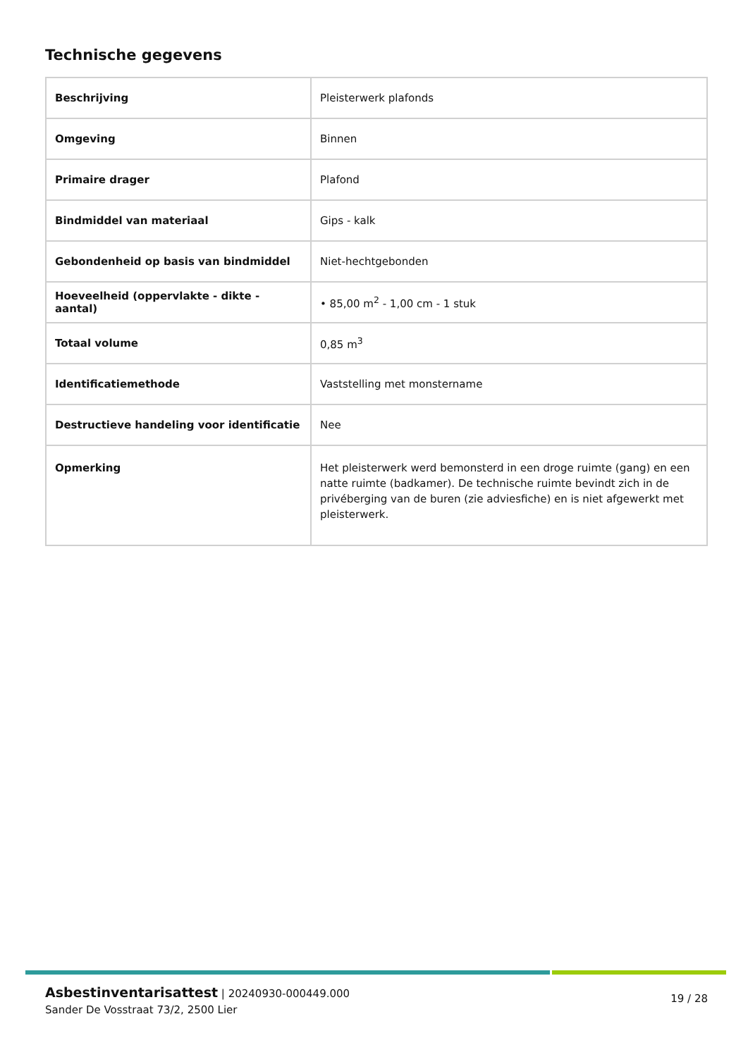Technische gegevens
| Beschrijving | Pleisterwerk plafonds |
| Omgeving | Binnen |
| Primaire drager | Plafond |
| Bindmiddel van materiaal | Gips - kalk |
| Gebondenheid op basis van bindmiddel | Niet-hechtgebonden |
| Hoeveelheid (oppervlakte - dikte - aantal) | • 85,00 m<sup>2</sup> - 1,00 cm - 1 stuk |
| Totaal volume | 0,85 m<sup>3</sup> |
| Identificatiemethode | Vaststelling met monstername |
| Destructieve handeling voor identificatie | Nee |
| Opmerking | Het pleisterwerk werd bemonsterd in een droge ruimte (gang) en een natte ruimte (badkamer). De technische ruimte bevindt zich in de privéberging van de buren (zie adviesfiche) en is niet afgewerkt met pleisterwerk. |
Asbestinventarisattest | 20240930-000449.000
Sander De Vosstraat 73/2, 2500 Lier
19 / 28